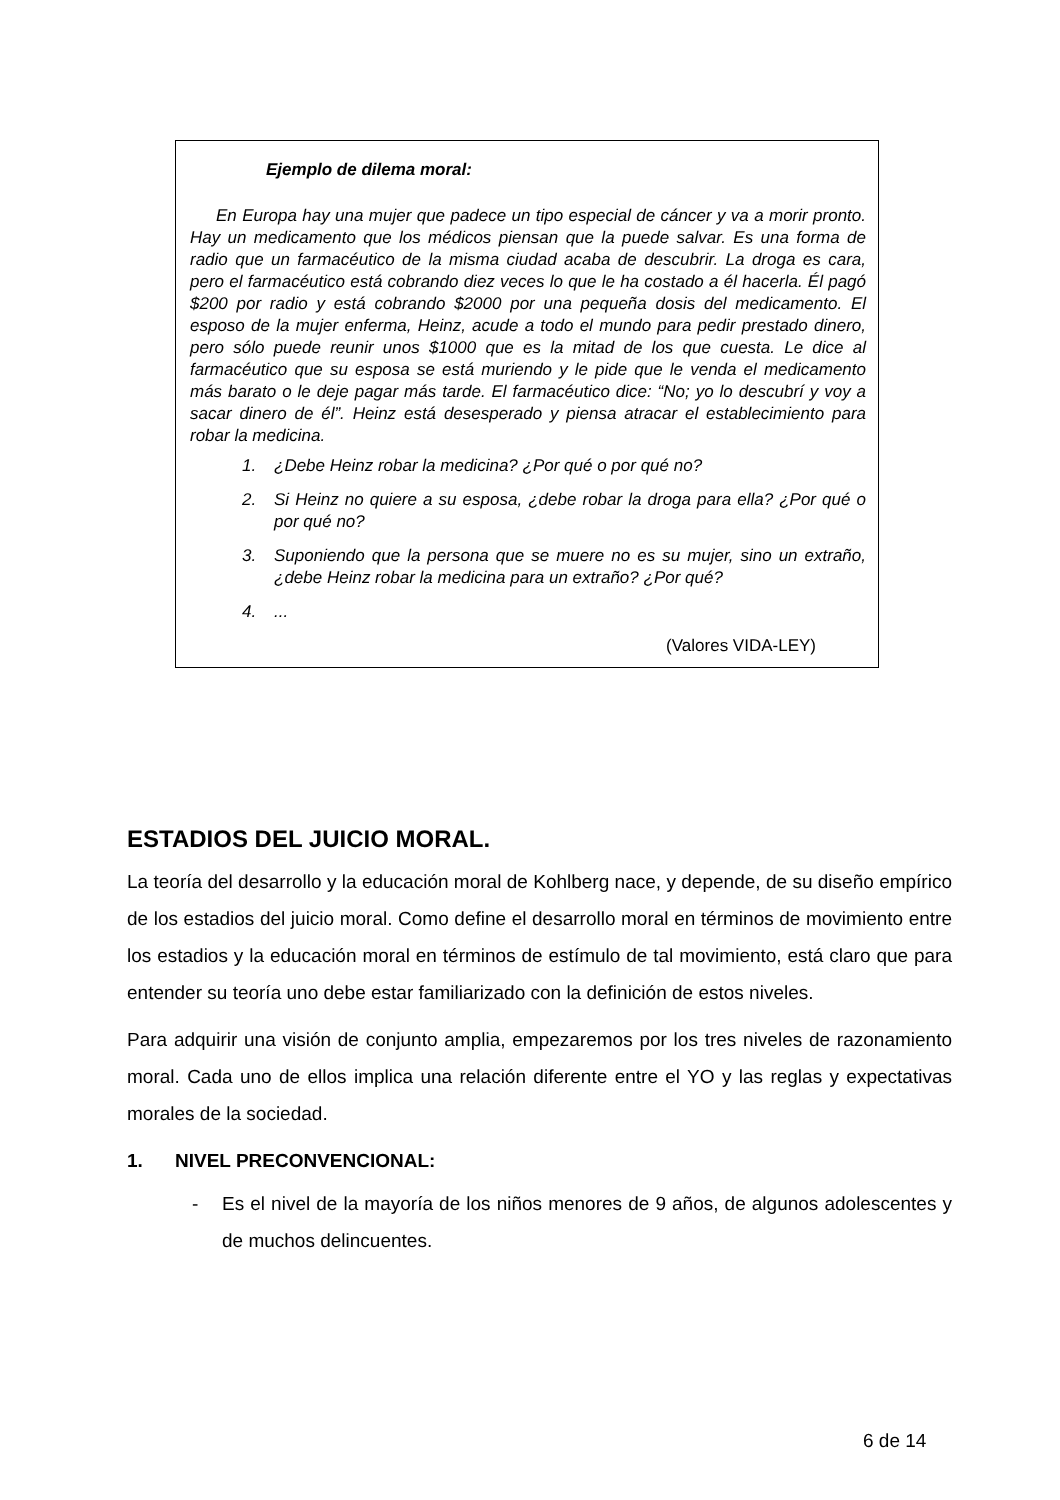Ejemplo de dilema moral:
En Europa hay una mujer que padece un tipo especial de cáncer y va a morir pronto. Hay un medicamento que los médicos piensan que la puede salvar. Es una forma de radio que un farmacéutico de la misma ciudad acaba de descubrir. La droga es cara, pero el farmacéutico está cobrando diez veces lo que le ha costado a él hacerla. Él pagó $200 por radio y está cobrando $2000 por una pequeña dosis del medicamento. El esposo de la mujer enferma, Heinz, acude a todo el mundo para pedir prestado dinero, pero sólo puede reunir unos $1000 que es la mitad de los que cuesta. Le dice al farmacéutico que su esposa se está muriendo y le pide que le venda el medicamento más barato o le deje pagar más tarde. El farmacéutico dice: “No; yo lo descubrí y voy a sacar dinero de él”. Heinz está desesperado y piensa atracar el establecimiento para robar la medicina.
1. ¿Debe Heinz robar la medicina? ¿Por qué o por qué no?
2. Si Heinz no quiere a su esposa, ¿debe robar la droga para ella? ¿Por qué o por qué no?
3. Suponiendo que la persona que se muere no es su mujer, sino un extraño, ¿debe Heinz robar la medicina para un extraño? ¿Por qué?
4....
(Valores VIDA-LEY)
ESTADIOS DEL JUICIO MORAL.
La teoría del desarrollo y la educación moral de Kohlberg nace, y depende, de su diseño empírico de los estadios del juicio moral. Como define el desarrollo moral en términos de movimiento entre los estadios y la educación moral en términos de estímulo de tal movimiento, está claro que para entender su teoría uno debe estar familiarizado con la definición de estos niveles.
Para adquirir una visión de conjunto amplia, empezaremos por los tres niveles de razonamiento moral. Cada uno de ellos implica una relación diferente entre el YO y las reglas y expectativas morales de la sociedad.
1. NIVEL PRECONVENCIONAL:
- Es el nivel de la mayoría de los niños menores de 9 años, de algunos adolescentes y de muchos delincuentes.
6 de 14